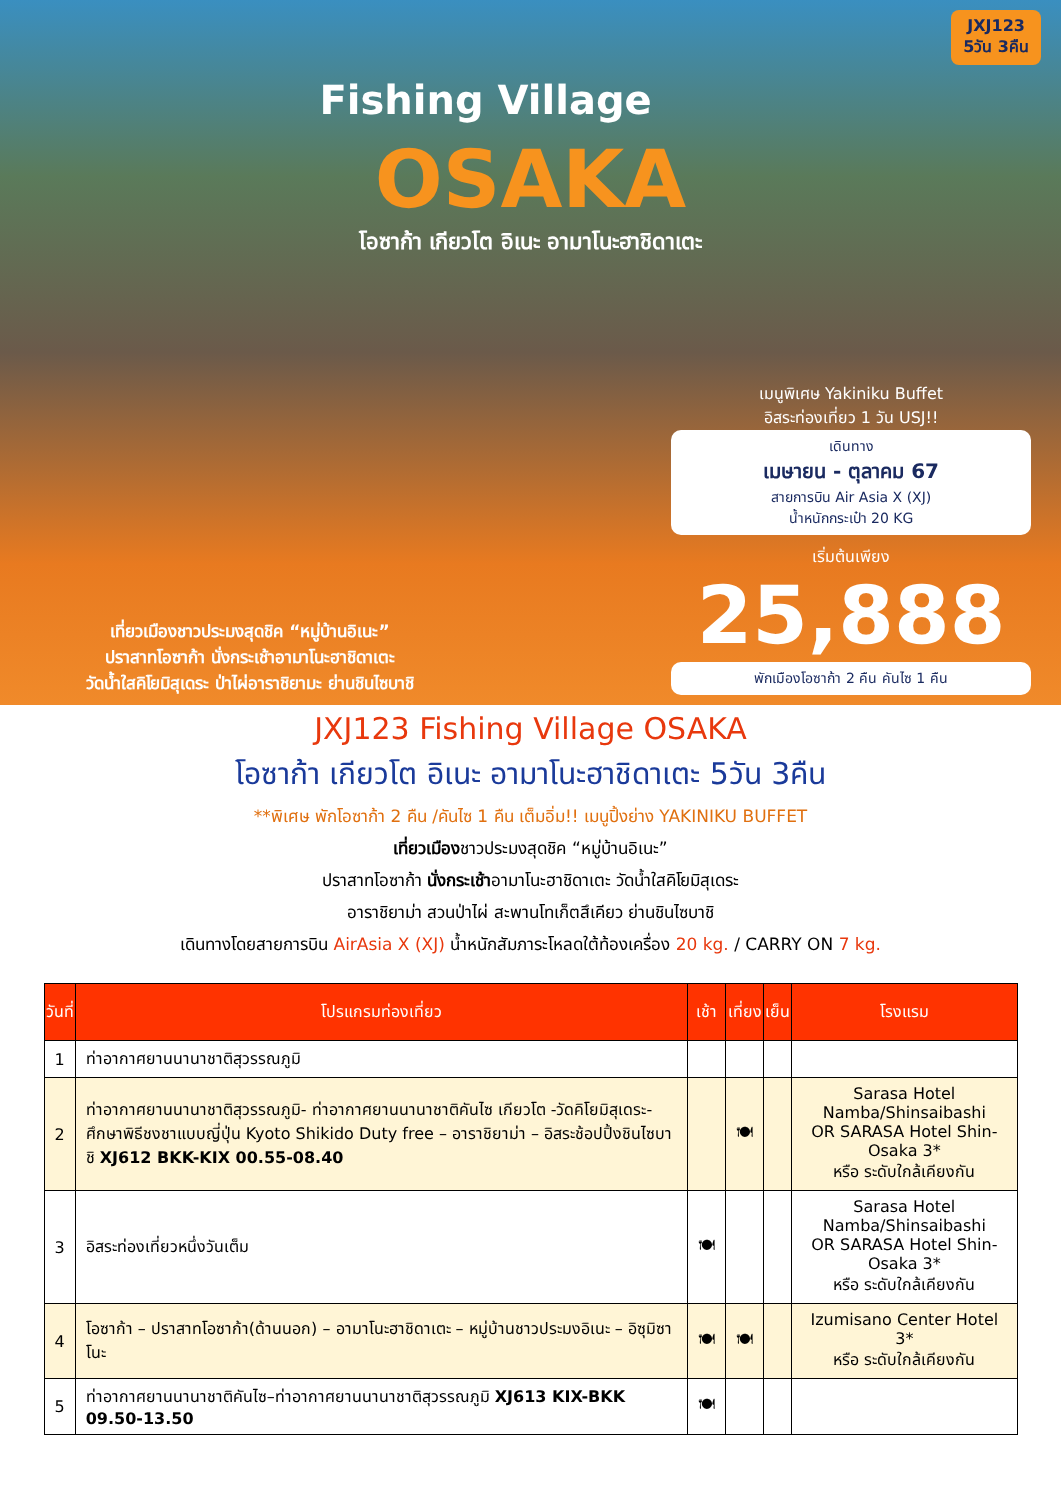JXJ123
5วัน 3คืน
Fishing Village
OSAKA
โอซาก้า เกียวโต อิเนะ อามาโนะฮาชิดาเตะ
เที่ยวเมืองชาวประมงสุดชิค “หมู่บ้านอิเนะ”
ปราสาทโอซาก้า นั่งกระเช้าอามาโนะฮาชิดาเตะ
วัดน้ำใสคิโยมิสุเดระ ป่าไผ่อาราชิยามะ ย่านชินไซบาชิ
เมนูพิเศษ Yakiniku Buffet
อิสระท่องเที่ยว 1 วัน USJ!!
เดินทาง
เมษายน - ตุลาคม 67
สายการบิน Air Asia X (XJ)
น้ำหนักกระเป๋า 20 KG
เริ่มต้นเพียง
25,888
พักเมืองโอซาก้า 2 คืน คันไซ 1 คืน
JXJ123 Fishing Village OSAKA
โอซาก้า เกียวโต อิเนะ อามาโนะฮาชิดาเตะ 5วัน 3คืน
**พิเศษ พักโอซาก้า 2 คืน /คันไซ 1 คืน เต็มอิ่ม!! เมนูปิ้งย่าง YAKINIKU BUFFET
เที่ยวเมืองชาวประมงสุดชิค “หมู่บ้านอิเนะ”
ปราสาทโอซาก้า นั่งกระเช้าอามาโนะฮาชิดาเตะ วัดน้ำใสคิโยมิสุเดระ
อาราชิยาม่า สวนป่าไผ่ สะพานโทเก็ตสึเคียว ย่านชินไซบาชิ
เดินทางโดยสายการบิน AirAsia X (XJ) น้ำหนักสัมภาระโหลดใต้ท้องเครื่อง 20 kg. / CARRY ON 7 kg.
| วันที่ | โปรแกรมท่องเที่ยว | เช้า | เที่ยง | เย็น | โรงแรม |
| --- | --- | --- | --- | --- | --- |
| 1 | ท่าอากาศยานนานาชาติสุวรรณภูมิ | | | | |
| 2 | ท่าอากาศยานนานาชาติสุวรรณภูมิ- ท่าอากาศยานนานาชาติคันไซ เกียวโต -วัดคิโยมิสุเดระ- ศึกษาพิธีชงชาแบบญี่ปุ่น Kyoto Shikido Duty free – อาราชิยาม่า – อิสระช้อปปิ้งชินไซบาชิ XJ612 BKK-KIX 00.55-08.40 | | 🍽 | | Sarasa Hotel Namba/Shinsaibashi OR SARASA Hotel Shin-Osaka 3* หรือ ระดับใกล้เคียงกัน |
| 3 | อิสระท่องเที่ยวหนึ่งวันเต็ม | 🍽 | | | Sarasa Hotel Namba/Shinsaibashi OR SARASA Hotel Shin-Osaka 3* หรือ ระดับใกล้เคียงกัน |
| 4 | โอซาก้า – ปราสาทโอซาก้า(ด้านนอก) – อามาโนะฮาชิดาเตะ – หมู่บ้านชาวประมงอิเนะ – อิซุมิซาโนะ | 🍽 | 🍽 | | Izumisano Center Hotel 3* หรือ ระดับใกล้เคียงกัน |
| 5 | ท่าอากาศยานนานาชาติคันไซ–ท่าอากาศยานนานาชาติสุวรรณภูมิ XJ613 KIX-BKK 09.50-13.50 | 🍽 | | | |